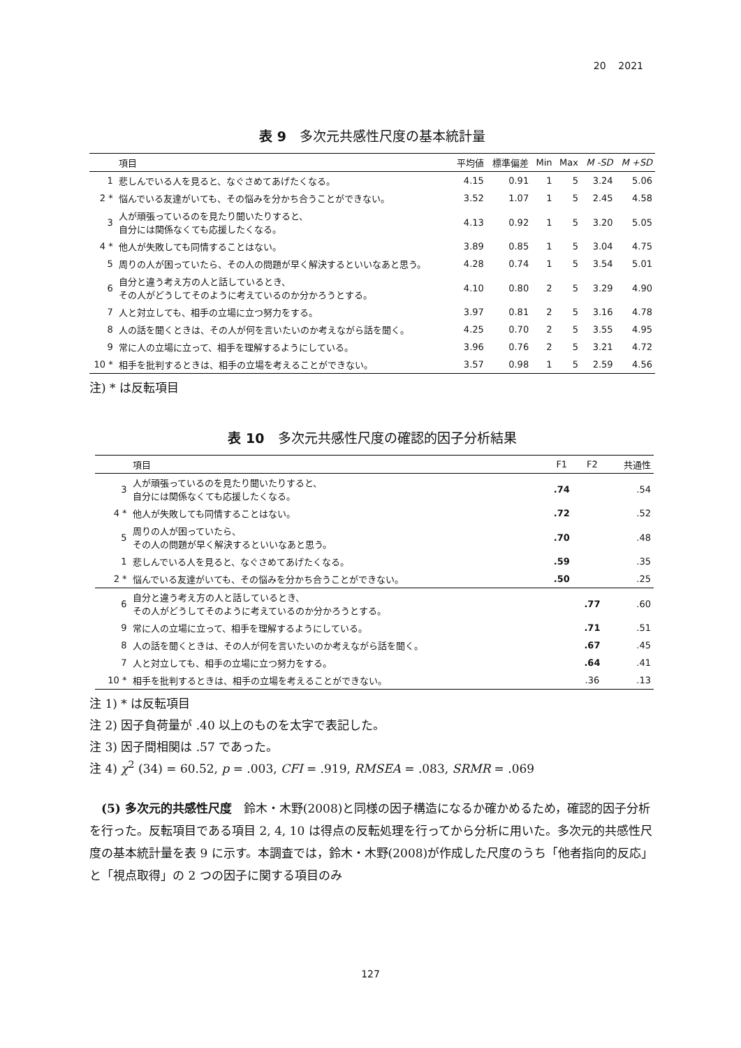20 2021
表 9　多次元共感性尺度の基本統計量
| | 項目 | 平均値 | 標準偏差 | Min | Max | M -SD | M +SD |
| --- | --- | --- | --- | --- | --- | --- | --- |
| 1 | 悲しんでいる人を見ると、なぐさめてあげたくなる。 | 4.15 | 0.91 | 1 | 5 | 3.24 | 5.06 |
| 2 * | 悩んでいる友達がいても、その悩みを分かち合うことができない。 | 3.52 | 1.07 | 1 | 5 | 2.45 | 4.58 |
| 3 | 人が頑張っているのを見たり聞いたりすると、 自分には関係なくても応援したくなる。 | 4.13 | 0.92 | 1 | 5 | 3.20 | 5.05 |
| 4 * | 他人が失敗しても同情することはない。 | 3.89 | 0.85 | 1 | 5 | 3.04 | 4.75 |
| 5 | 周りの人が困っていたら、その人の問題が早く解決するといいなあと思う。 | 4.28 | 0.74 | 1 | 5 | 3.54 | 5.01 |
| 6 | 自分と違う考え方の人と話しているとき、 その人がどうしてそのように考えているのか分かろうとする。 | 4.10 | 0.80 | 2 | 5 | 3.29 | 4.90 |
| 7 | 人と対立しても、相手の立場に立つ努力をする。 | 3.97 | 0.81 | 2 | 5 | 3.16 | 4.78 |
| 8 | 人の話を聞くときは、その人が何を言いたいのか考えながら話を聞く。 | 4.25 | 0.70 | 2 | 5 | 3.55 | 4.95 |
| 9 | 常に人の立場に立って、相手を理解するようにしている。 | 3.96 | 0.76 | 2 | 5 | 3.21 | 4.72 |
| 10 * | 相手を批判するときは、相手の立場を考えることができない。 | 3.57 | 0.98 | 1 | 5 | 2.59 | 4.56 |
注) * は反転項目
表 10　多次元共感性尺度の確認的因子分析結果
| | 項目 | F1 | F2 | 共通性 |
| --- | --- | --- | --- | --- |
| 3 | 人が頑張っているのを見たり聞いたりすると、 自分には関係なくても応援したくなる。 | .74 | | .54 |
| 4 * | 他人が失敗しても同情することはない。 | .72 | | .52 |
| 5 | 周りの人が困っていたら、 その人の問題が早く解決するといいなあと思う。 | .70 | | .48 |
| 1 | 悲しんでいる人を見ると、なぐさめてあげたくなる。 | .59 | | .35 |
| 2 * | 悩んでいる友達がいても、その悩みを分かち合うことができない。 | .50 | | .25 |
| 6 | 自分と違う考え方の人と話しているとき、 その人がどうしてそのように考えているのか分かろうとする。 | | .77 | .60 |
| 9 | 常に人の立場に立って、相手を理解するようにしている。 | | .71 | .51 |
| 8 | 人の話を聞くときは、その人が何を言いたいのか考えながら話を聞く。 | | .67 | .45 |
| 7 | 人と対立しても、相手の立場に立つ努力をする。 | | .64 | .41 |
| 10 * | 相手を批判するときは、相手の立場を考えることができない。 | | .36 | .13 |
注 1) * は反転項目
注 2) 因子負荷量が .40 以上のものを太字で表記した。
注 3) 因子間相関は .57 であった。
注 4) χ<sup>2</sup> (34) = 60.52, p = .003, CFI = .919, RMSEA = .083, SRMR = .069
(5) 多次元的共感性尺度　鈴木・木野(2008)と同様の因子構造になるか確かめるため，確認的因子分析を行った。反転項目である項目 2, 4, 10 は得点の反転処理を行ってから分析に用いた。多次元的共感性尺度の基本統計量を表 9 に示す。本調査では，鈴木・木野(2008)が作成した尺度のうち「他者指向的反応」と「視点取得」の 2 つの因子に関する項目のみ
127